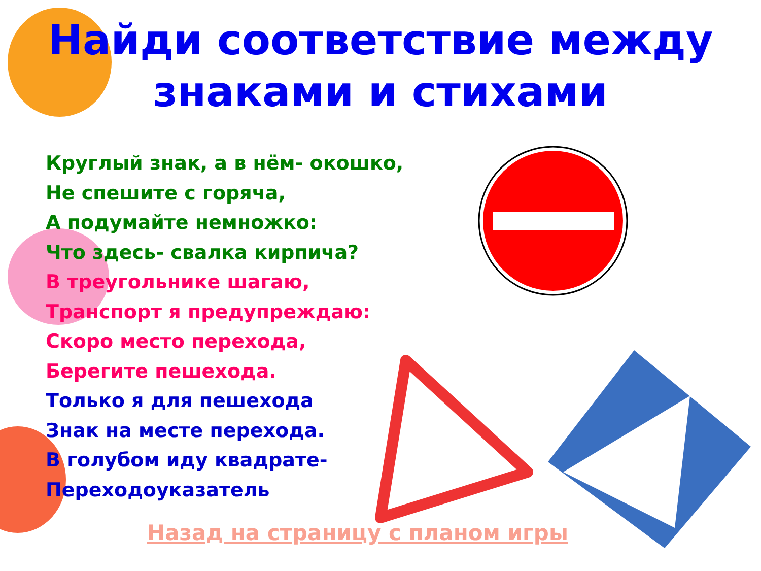Найди соответствие между
знаками и стихами
Круглый знак, а в нём- окошко,
Не спешите с горяча,
А подумайте немножко:
Что здесь- свалка кирпича?
В треугольнике шагаю,
Транспорт я предупреждаю:
Скоро место перехода,
Берегите пешехода.
Только я для пешехода
Знак на месте перехода.
В голубом иду квадрате-
Переходоуказатель
Назад на страницу с планом игры